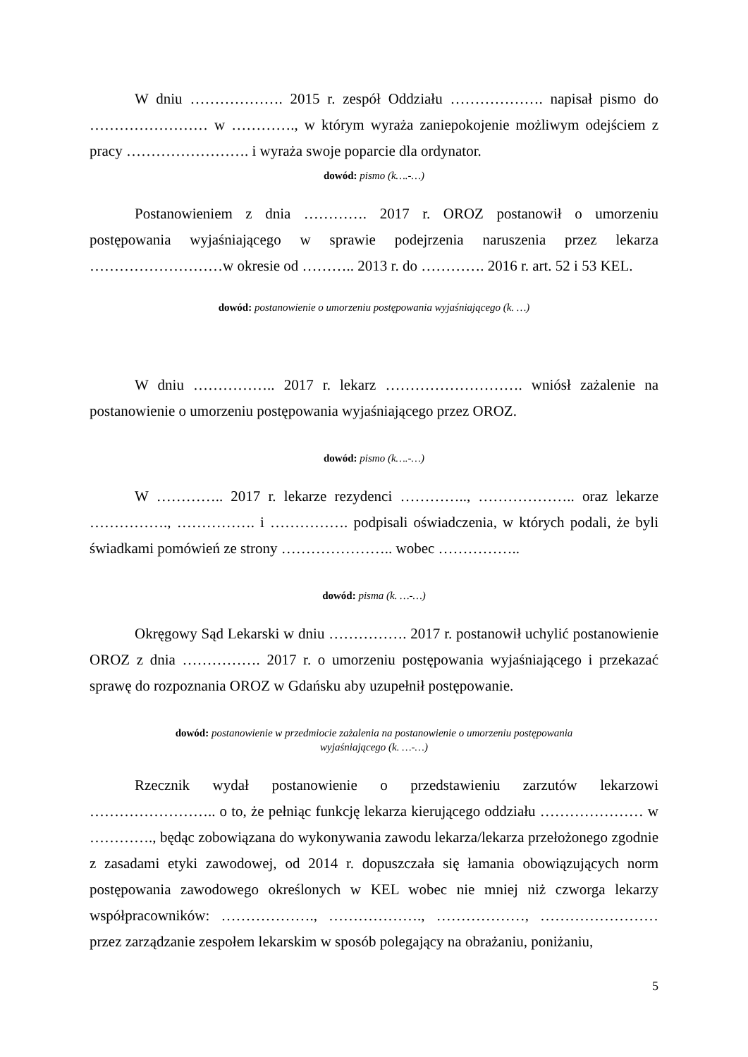W dniu ………………. 2015 r. zespół Oddziału ………………. napisał pismo do …………………… w …………., w którym wyraża zaniepokojenie możliwym odejściem z pracy ……………………. i wyraża swoje poparcie dla ordynator.
dowód: pismo (k….-…)
Postanowieniem z dnia …………. 2017 r. OROZ postanowił o umorzeniu postępowania wyjaśniającego w sprawie podejrzenia naruszenia przez lekarza ………………………w okresie od ……….. 2013 r. do …………. 2016 r. art. 52 i 53 KEL.
dowód: postanowienie o umorzeniu postępowania wyjaśniającego (k. …)
W dniu …………….. 2017 r. lekarz ………………………. wniósł zażalenie na postanowienie o umorzeniu postępowania wyjaśniającego przez OROZ.
dowód: pismo (k….-…)
W ………….. 2017 r. lekarze rezydenci ………….., ……………….. oraz lekarze ……………., ……………. i ……………. podpisali oświadczenia, w których podali, że byli świadkami pomówień ze strony ………………….. wobec ……………..
dowód: pisma (k. …-…)
Okręgowy Sąd Lekarski w dniu ……………. 2017 r. postanowił uchylić postanowienie OROZ z dnia ……………. 2017 r. o umorzeniu postępowania wyjaśniającego i przekazać sprawę do rozpoznania OROZ w Gdańsku aby uzupełnił postępowanie.
dowód: postanowienie w przedmiocie zażalenia na postanowienie o umorzeniu postępowania
wyjaśniającego (k. …-…)
Rzecznik wydał postanowienie o przedstawieniu zarzutów lekarzowi …………………….. o to, że pełniąc funkcję lekarza kierującego oddziału ………………… w …………., będąc zobowiązana do wykonywania zawodu lekarza/lekarza przełożonego zgodnie z zasadami etyki zawodowej, od 2014 r. dopuszczała się łamania obowiązujących norm postępowania zawodowego określonych w KEL wobec nie mniej niż czworga lekarzy współpracowników: ………………., ………………., ………………, …………………… przez zarządzanie zespołem lekarskim w sposób polegający na obrażaniu, poniżaniu,
5